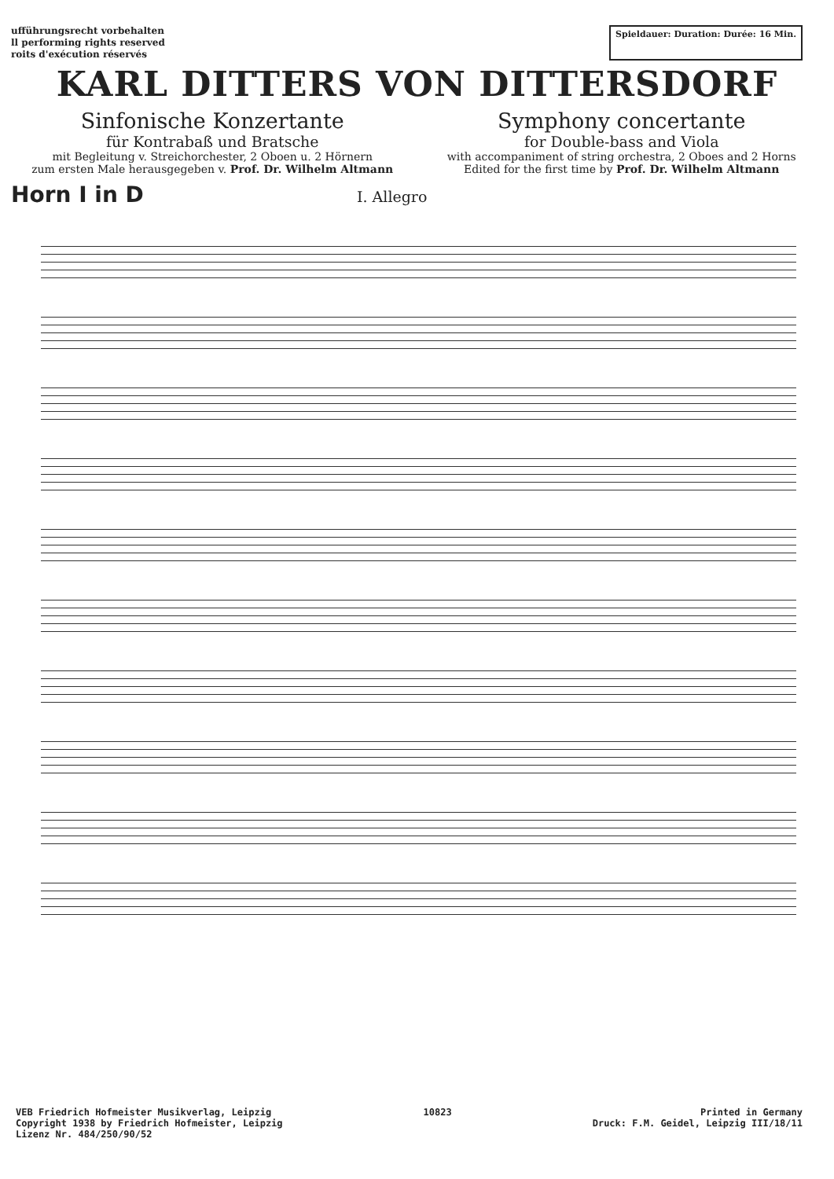ufführungsrecht vorbehalten
ll performing rights reserved
roits d'exécution réservés
Spieldauer: Duration: Durée: 16 Min.
KARL DITTERS VON DITTERSDORF
Sinfonische Konzertante
für Kontrabaß und Bratsche
mit Begleitung v. Streichorchester, 2 Oboen u. 2 Hörnern
zum ersten Male herausgegeben v. Prof. Dr. Wilhelm Altmann
Symphony concertante
for Double-bass and Viola
with accompaniment of string orchestra, 2 Oboes and 2 Horns
Edited for the first time by Prof. Dr. Wilhelm Altmann
Horn I in D I. Allegro
VEB Friedrich Hofmeister Musikverlag, Leipzig
Copyright 1938 by Friedrich Hofmeister, Leipzig
Lizenz Nr. 484/250/90/52
10823 Printed in Germany
Druck: F.M. Geidel, Leipzig III/18/11